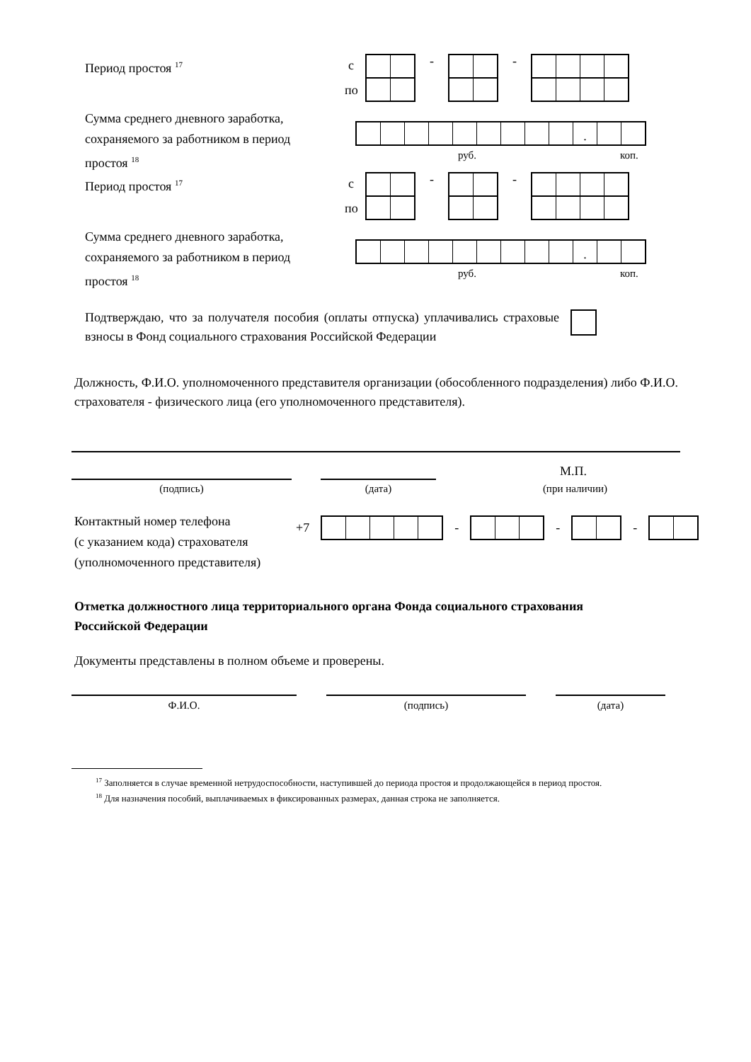Период простоя <sup>17</sup> с
по
- -
Сумма среднего дневного заработка,
сохраняемого за работником в период
простоя <sup>18</sup>
.
руб. коп.
Период простоя <sup>17</sup> с
по
- -
Сумма среднего дневного заработка,
сохраняемого за работником в период
простоя <sup>18</sup>
.
руб. коп.
Подтверждаю, что за получателя пособия (оплаты отпуска) уплачивались страховые взносы в Фонд социального страхования Российской Федерации
Должность, Ф.И.О. уполномоченного представителя организации (обособленного подразделения) либо Ф.И.О. страхователя - физического лица (его уполномоченного представителя).
М.П.
(подпись) (дата) (при наличии)
Контактный номер телефона
(с указанием кода) страхователя
(уполномоченного представителя)
+7 - - -
Отметка должностного лица территориального органа Фонда социального страхования
Российской Федерации
Документы представлены в полном объеме и проверены.
Ф.И.О. (подпись) (дата)
<sup>17</sup> Заполняется в случае временной нетрудоспособности, наступившей до периода простоя и продолжающейся в период простоя.
<sup>18</sup> Для назначения пособий, выплачиваемых в фиксированных размерах, данная строка не заполняется.